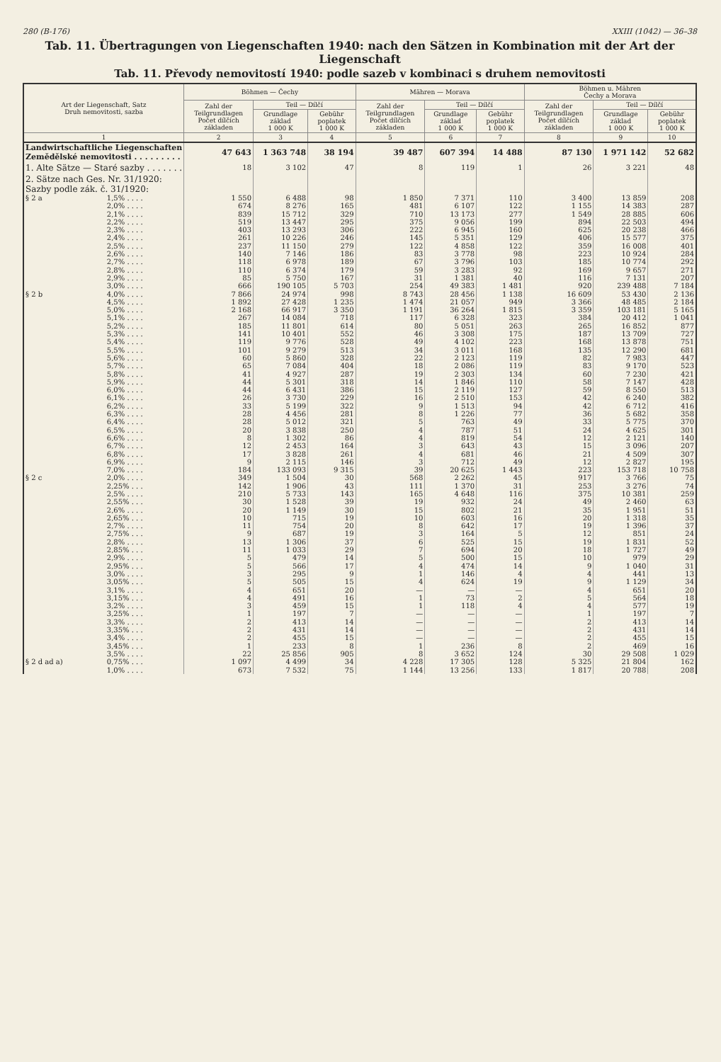280 (B-176) XXIII (1042) — 36–38
Tab. 11. Übertragungen von Liegenschaften 1940: nach den Sätzen in Kombination mit der Art der Liegenschaft
Tab. 11. Převody nemovitostí 1940: podle sazeb v kombinaci s druhem nemovitosti
| Art der Liegenschaft, Satz Druh nemovitosti, sazba | | Böhmen — Čechy | | | Mähren — Morava | | | Böhmen u. Mähren Čechy a Morava | | |
| --- | --- | --- | --- | --- | --- | --- | --- | --- | --- | --- |
| | | Zahl der Teilgrundlagen Počet dílčích základen | Teil — Dílčí | | Zahl der Teilgrundlagen Počet dílčích základen | Teil — Dílčí | | Zahl der Teilgrundlagen Počet dílčích základen | Teil — Dílčí | |
| | | | Grundlage základ 1 000 K | Gebühr poplatek 1 000 K | | Grundlage základ 1 000 K | Gebühr poplatek 1 000 K | | Grundlage základ 1 000 K | Gebühr poplatek 1 000 K |
| 1 | | 2 | 3 | 4 | 5 | 6 | 7 | 8 | 9 | 10 |
| Landwirtschaftliche Liegenschaften Zemědělské nemovitosti . . . . . . . . . | | 47 643 | 1 363 748 | 38 194 | 39 487 | 607 394 | 14 488 | 87 130 | 1 971 142 | 52 682 |
| 1. Alte Sätze — Staré sazby . . . . . . . | | 18 | 3 102 | 47 | 8 | 119 | 1 | 26 | 3 221 | 48 |
| 2. Sätze nach Ges. Nr. 31/1920: Sazby podle zák. č. 31/1920: | | | | | | | | | | |
| § 2 a | 1,5% . . . . | 1 550 | 6 488 | 98 | 1 850 | 7 371 | 110 | 3 400 | 13 859 | 208 |
| | 2,0% . . . . | 674 | 8 276 | 165 | 481 | 6 107 | 122 | 1 155 | 14 383 | 287 |
| | 2,1% . . . . | 839 | 15 712 | 329 | 710 | 13 173 | 277 | 1 549 | 28 885 | 606 |
| | 2,2% . . . . | 519 | 13 447 | 295 | 375 | 9 056 | 199 | 894 | 22 503 | 494 |
| | 2,3% . . . . | 403 | 13 293 | 306 | 222 | 6 945 | 160 | 625 | 20 238 | 466 |
| | 2,4% . . . . | 261 | 10 226 | 246 | 145 | 5 351 | 129 | 406 | 15 577 | 375 |
| | 2,5% . . . . | 237 | 11 150 | 279 | 122 | 4 858 | 122 | 359 | 16 008 | 401 |
| | 2,6% . . . . | 140 | 7 146 | 186 | 83 | 3 778 | 98 | 223 | 10 924 | 284 |
| | 2,7% . . . . | 118 | 6 978 | 189 | 67 | 3 796 | 103 | 185 | 10 774 | 292 |
| | 2,8% . . . . | 110 | 6 374 | 179 | 59 | 3 283 | 92 | 169 | 9 657 | 271 |
| | 2,9% . . . . | 85 | 5 750 | 167 | 31 | 1 381 | 40 | 116 | 7 131 | 207 |
| | 3,0% . . . . | 666 | 190 105 | 5 703 | 254 | 49 383 | 1 481 | 920 | 239 488 | 7 184 |
| § 2 b | 4,0% . . . . | 7 866 | 24 974 | 998 | 8 743 | 28 456 | 1 138 | 16 609 | 53 430 | 2 136 |
| | 4,5% . . . . | 1 892 | 27 428 | 1 235 | 1 474 | 21 057 | 949 | 3 366 | 48 485 | 2 184 |
| | 5,0% . . . . | 2 168 | 66 917 | 3 350 | 1 191 | 36 264 | 1 815 | 3 359 | 103 181 | 5 165 |
| | 5,1% . . . . | 267 | 14 084 | 718 | 117 | 6 328 | 323 | 384 | 20 412 | 1 041 |
| | 5,2% . . . . | 185 | 11 801 | 614 | 80 | 5 051 | 263 | 265 | 16 852 | 877 |
| | 5,3% . . . . | 141 | 10 401 | 552 | 46 | 3 308 | 175 | 187 | 13 709 | 727 |
| | 5,4% . . . . | 119 | 9 776 | 528 | 49 | 4 102 | 223 | 168 | 13 878 | 751 |
| | 5,5% . . . . | 101 | 9 279 | 513 | 34 | 3 011 | 168 | 135 | 12 290 | 681 |
| | 5,6% . . . . | 60 | 5 860 | 328 | 22 | 2 123 | 119 | 82 | 7 983 | 447 |
| | 5,7% . . . . | 65 | 7 084 | 404 | 18 | 2 086 | 119 | 83 | 9 170 | 523 |
| | 5,8% . . . . | 41 | 4 927 | 287 | 19 | 2 303 | 134 | 60 | 7 230 | 421 |
| | 5,9% . . . . | 44 | 5 301 | 318 | 14 | 1 846 | 110 | 58 | 7 147 | 428 |
| | 6,0% . . . . | 44 | 6 431 | 386 | 15 | 2 119 | 127 | 59 | 8 550 | 513 |
| | 6,1% . . . . | 26 | 3 730 | 229 | 16 | 2 510 | 153 | 42 | 6 240 | 382 |
| | 6,2% . . . . | 33 | 5 199 | 322 | 9 | 1 513 | 94 | 42 | 6 712 | 416 |
| | 6,3% . . . . | 28 | 4 456 | 281 | 8 | 1 226 | 77 | 36 | 5 682 | 358 |
| | 6,4% . . . . | 28 | 5 012 | 321 | 5 | 763 | 49 | 33 | 5 775 | 370 |
| | 6,5% . . . . | 20 | 3 838 | 250 | 4 | 787 | 51 | 24 | 4 625 | 301 |
| | 6,6% . . . . | 8 | 1 302 | 86 | 4 | 819 | 54 | 12 | 2 121 | 140 |
| | 6,7% . . . . | 12 | 2 453 | 164 | 3 | 643 | 43 | 15 | 3 096 | 207 |
| | 6,8% . . . . | 17 | 3 828 | 261 | 4 | 681 | 46 | 21 | 4 509 | 307 |
| | 6,9% . . . . | 9 | 2 115 | 146 | 3 | 712 | 49 | 12 | 2 827 | 195 |
| | 7,0% . . . . | 184 | 133 093 | 9 315 | 39 | 20 625 | 1 443 | 223 | 153 718 | 10 758 |
| § 2 c | 2,0% . . . . | 349 | 1 504 | 30 | 568 | 2 262 | 45 | 917 | 3 766 | 75 |
| | 2,25% . . . | 142 | 1 906 | 43 | 111 | 1 370 | 31 | 253 | 3 276 | 74 |
| | 2,5% . . . . | 210 | 5 733 | 143 | 165 | 4 648 | 116 | 375 | 10 381 | 259 |
| | 2,55% . . . | 30 | 1 528 | 39 | 19 | 932 | 24 | 49 | 2 460 | 63 |
| | 2,6% . . . . | 20 | 1 149 | 30 | 15 | 802 | 21 | 35 | 1 951 | 51 |
| | 2,65% . . . | 10 | 715 | 19 | 10 | 603 | 16 | 20 | 1 318 | 35 |
| | 2,7% . . . . | 11 | 754 | 20 | 8 | 642 | 17 | 19 | 1 396 | 37 |
| | 2,75% . . . | 9 | 687 | 19 | 3 | 164 | 5 | 12 | 851 | 24 |
| | 2,8% . . . . | 13 | 1 306 | 37 | 6 | 525 | 15 | 19 | 1 831 | 52 |
| | 2,85% . . . | 11 | 1 033 | 29 | 7 | 694 | 20 | 18 | 1 727 | 49 |
| | 2,9% . . . . | 5 | 479 | 14 | 5 | 500 | 15 | 10 | 979 | 29 |
| | 2,95% . . . | 5 | 566 | 17 | 4 | 474 | 14 | 9 | 1 040 | 31 |
| | 3,0% . . . . | 3 | 295 | 9 | 1 | 146 | 4 | 4 | 441 | 13 |
| | 3,05% . . . | 5 | 505 | 15 | 4 | 624 | 19 | 9 | 1 129 | 34 |
| | 3,1% . . . . | 4 | 651 | 20 | — | — | — | 4 | 651 | 20 |
| | 3,15% . . . | 4 | 491 | 16 | 1 | 73 | 2 | 5 | 564 | 18 |
| | 3,2% . . . . | 3 | 459 | 15 | 1 | 118 | 4 | 4 | 577 | 19 |
| | 3,25% . . . | 1 | 197 | 7 | — | — | — | 1 | 197 | 7 |
| | 3,3% . . . . | 2 | 413 | 14 | — | — | — | 2 | 413 | 14 |
| | 3,35% . . . | 2 | 431 | 14 | — | — | — | 2 | 431 | 14 |
| | 3,4% . . . . | 2 | 455 | 15 | — | — | — | 2 | 455 | 15 |
| | 3,45% . . . | 1 | 233 | 8 | 1 | 236 | 8 | 2 | 469 | 16 |
| | 3,5% . . . . | 22 | 25 856 | 905 | 8 | 3 652 | 124 | 30 | 29 508 | 1 029 |
| § 2 d ad a) | 0,75% . . . | 1 097 | 4 499 | 34 | 4 228 | 17 305 | 128 | 5 325 | 21 804 | 162 |
| | 1,0% . . . . | 673 | 7 532 | 75 | 1 144 | 13 256 | 133 | 1 817 | 20 788 | 208 |